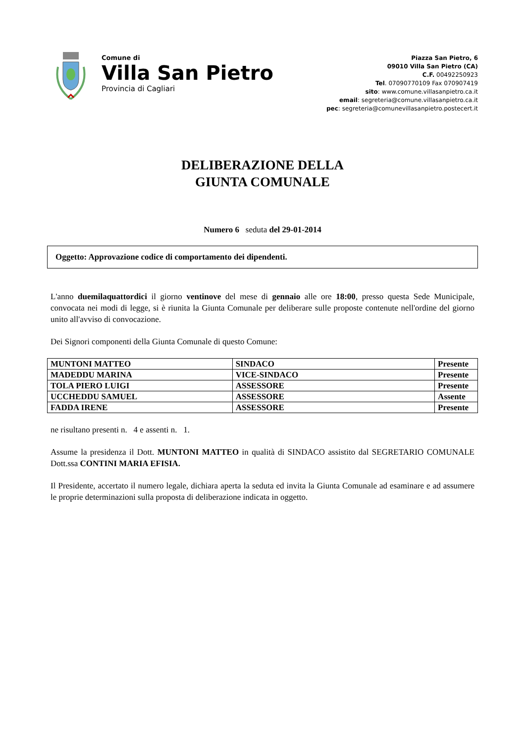Comune di
Villa San Pietro
Provincia di Cagliari
Piazza San Pietro, 6
09010 Villa San Pietro (CA)
C.F. 00492250923
Tel. 07090770109 Fax 070907419
sito: www.comune.villasanpietro.ca.it
email: segreteria@comune.villasanpietro.ca.it
pec: segreteria@comunevillasanpietro.postecert.it
DELIBERAZIONE DELLA
GIUNTA COMUNALE
Numero 6 seduta del 29-01-2014
Oggetto: Approvazione codice di comportamento dei dipendenti.
L'anno duemilaquattordici il giorno ventinove del mese di gennaio alle ore 18:00, presso questa Sede Municipale, convocata nei modi di legge, si è riunita la Giunta Comunale per deliberare sulle proposte contenute nell'ordine del giorno unito all'avviso di convocazione.
Dei Signori componenti della Giunta Comunale di questo Comune:
| MUNTONI MATTEO | SINDACO | Presente |
| MADEDDU MARINA | VICE-SINDACO | Presente |
| TOLA PIERO LUIGI | ASSESSORE | Presente |
| UCCHEDDU SAMUEL | ASSESSORE | Assente |
| FADDA IRENE | ASSESSORE | Presente |
ne risultano presenti n. 4 e assenti n. 1.
Assume la presidenza il Dott. MUNTONI MATTEO in qualità di SINDACO assistito dal SEGRETARIO COMUNALE Dott.ssa CONTINI MARIA EFISIA.
Il Presidente, accertato il numero legale, dichiara aperta la seduta ed invita la Giunta Comunale ad esaminare e ad assumere le proprie determinazioni sulla proposta di deliberazione indicata in oggetto.